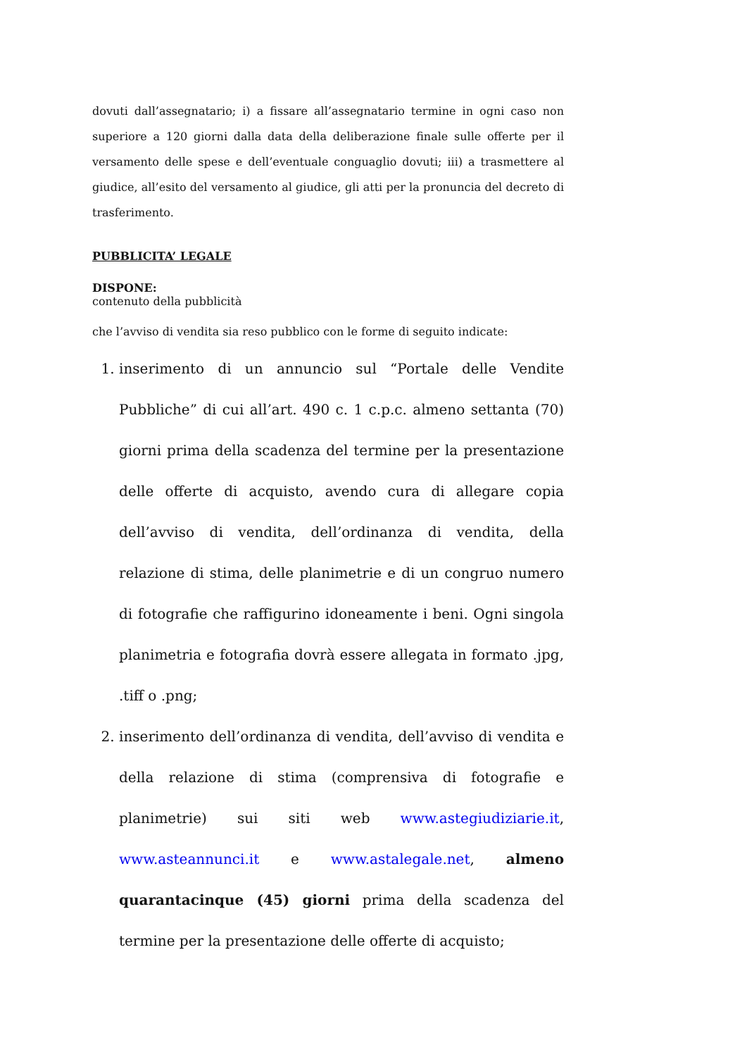dovuti dall’assegnatario; i) a fissare all’assegnatario termine in ogni caso non superiore a 120 giorni dalla data della deliberazione finale sulle offerte per il versamento delle spese e dell’eventuale conguaglio dovuti; iii) a trasmettere al giudice, all’esito del versamento al giudice, gli atti per la pronuncia del decreto di trasferimento.
PUBBLICITA’ LEGALE
DISPONE:
contenuto della pubblicità
che l’avviso di vendita sia reso pubblico con le forme di seguito indicate:
1. inserimento di un annuncio sul “Portale delle Vendite Pubbliche” di cui all’art. 490 c. 1 c.p.c. almeno settanta (70) giorni prima della scadenza del termine per la presentazione delle offerte di acquisto, avendo cura di allegare copia dell’avviso di vendita, dell’ordinanza di vendita, della relazione di stima, delle planimetrie e di un congruo numero di fotografie che raffigurino idoneamente i beni. Ogni singola planimetria e fotografia dovrà essere allegata in formato .jpg, .tiff o .png;
2. inserimento dell’ordinanza di vendita, dell’avviso di vendita e della relazione di stima (comprensiva di fotografie e planimetrie) sui siti web www.astegiudiziarie.it, www.asteannunci.it e www.astalegale.net, almeno quarantacinque (45) giorni prima della scadenza del termine per la presentazione delle offerte di acquisto;